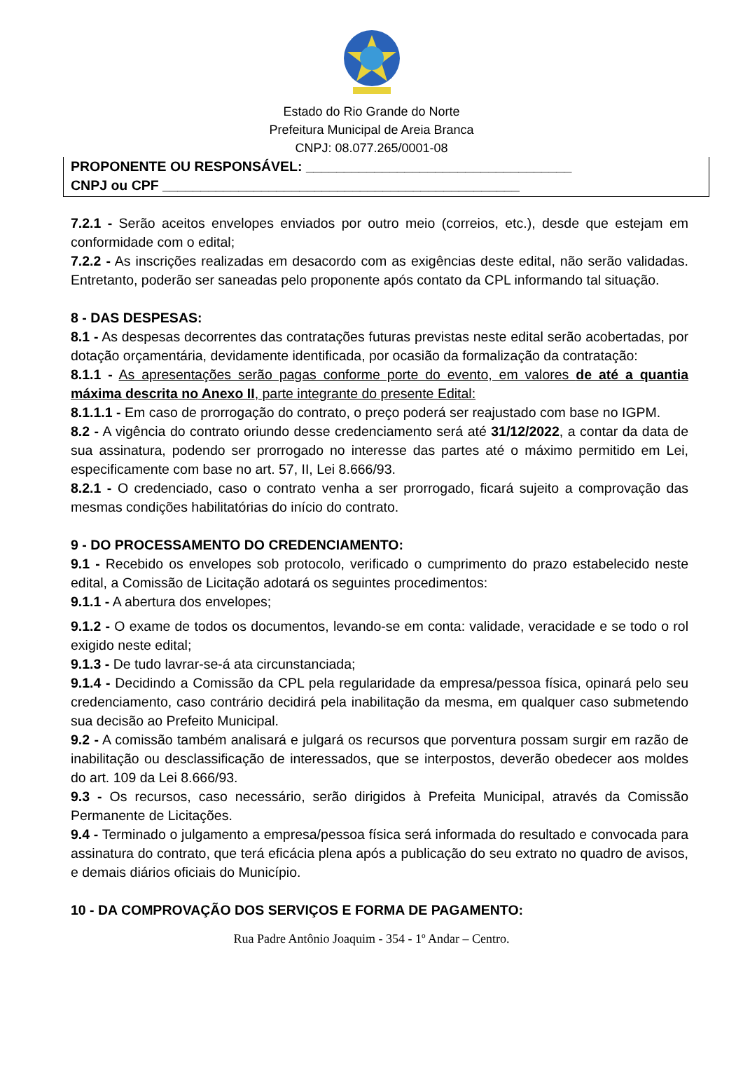Estado do Rio Grande do Norte
Prefeitura Municipal de Areia Branca
CNPJ: 08.077.265/0001-08
PROPONENTE OU RESPONSÁVEL: ___________________________________
CNPJ ou CPF _______________________________________________
7.2.1 - Serão aceitos envelopes enviados por outro meio (correios, etc.), desde que estejam em conformidade com o edital;
7.2.2 - As inscrições realizadas em desacordo com as exigências deste edital, não serão validadas. Entretanto, poderão ser saneadas pelo proponente após contato da CPL informando tal situação.
8 - DAS DESPESAS:
8.1 - As despesas decorrentes das contratações futuras previstas neste edital serão acobertadas, por dotação orçamentária, devidamente identificada, por ocasião da formalização da contratação:
8.1.1 - As apresentações serão pagas conforme porte do evento, em valores de até a quantia máxima descrita no Anexo II, parte integrante do presente Edital:
8.1.1.1 - Em caso de prorrogação do contrato, o preço poderá ser reajustado com base no IGPM.
8.2 - A vigência do contrato oriundo desse credenciamento será até 31/12/2022, a contar da data de sua assinatura, podendo ser prorrogado no interesse das partes até o máximo permitido em Lei, especificamente com base no art. 57, II, Lei 8.666/93.
8.2.1 - O credenciado, caso o contrato venha a ser prorrogado, ficará sujeito a comprovação das mesmas condições habilitatórias do início do contrato.
9 - DO PROCESSAMENTO DO CREDENCIAMENTO:
9.1 - Recebido os envelopes sob protocolo, verificado o cumprimento do prazo estabelecido neste edital, a Comissão de Licitação adotará os seguintes procedimentos:
9.1.1 - A abertura dos envelopes;
9.1.2 - O exame de todos os documentos, levando-se em conta: validade, veracidade e se todo o rol exigido neste edital;
9.1.3 - De tudo lavrar-se-á ata circunstanciada;
9.1.4 - Decidindo a Comissão da CPL pela regularidade da empresa/pessoa física, opinará pelo seu credenciamento, caso contrário decidirá pela inabilitação da mesma, em qualquer caso submetendo sua decisão ao Prefeito Municipal.
9.2 - A comissão também analisará e julgará os recursos que porventura possam surgir em razão de inabilitação ou desclassificação de interessados, que se interpostos, deverão obedecer aos moldes do art. 109 da Lei 8.666/93.
9.3 - Os recursos, caso necessário, serão dirigidos à Prefeita Municipal, através da Comissão Permanente de Licitações.
9.4 - Terminado o julgamento a empresa/pessoa física será informada do resultado e convocada para assinatura do contrato, que terá eficácia plena após a publicação do seu extrato no quadro de avisos, e demais diários oficiais do Município.
10 - DA COMPROVAÇÃO DOS SERVIÇOS E FORMA DE PAGAMENTO:
Rua Padre Antônio Joaquim - 354 - 1º Andar – Centro.